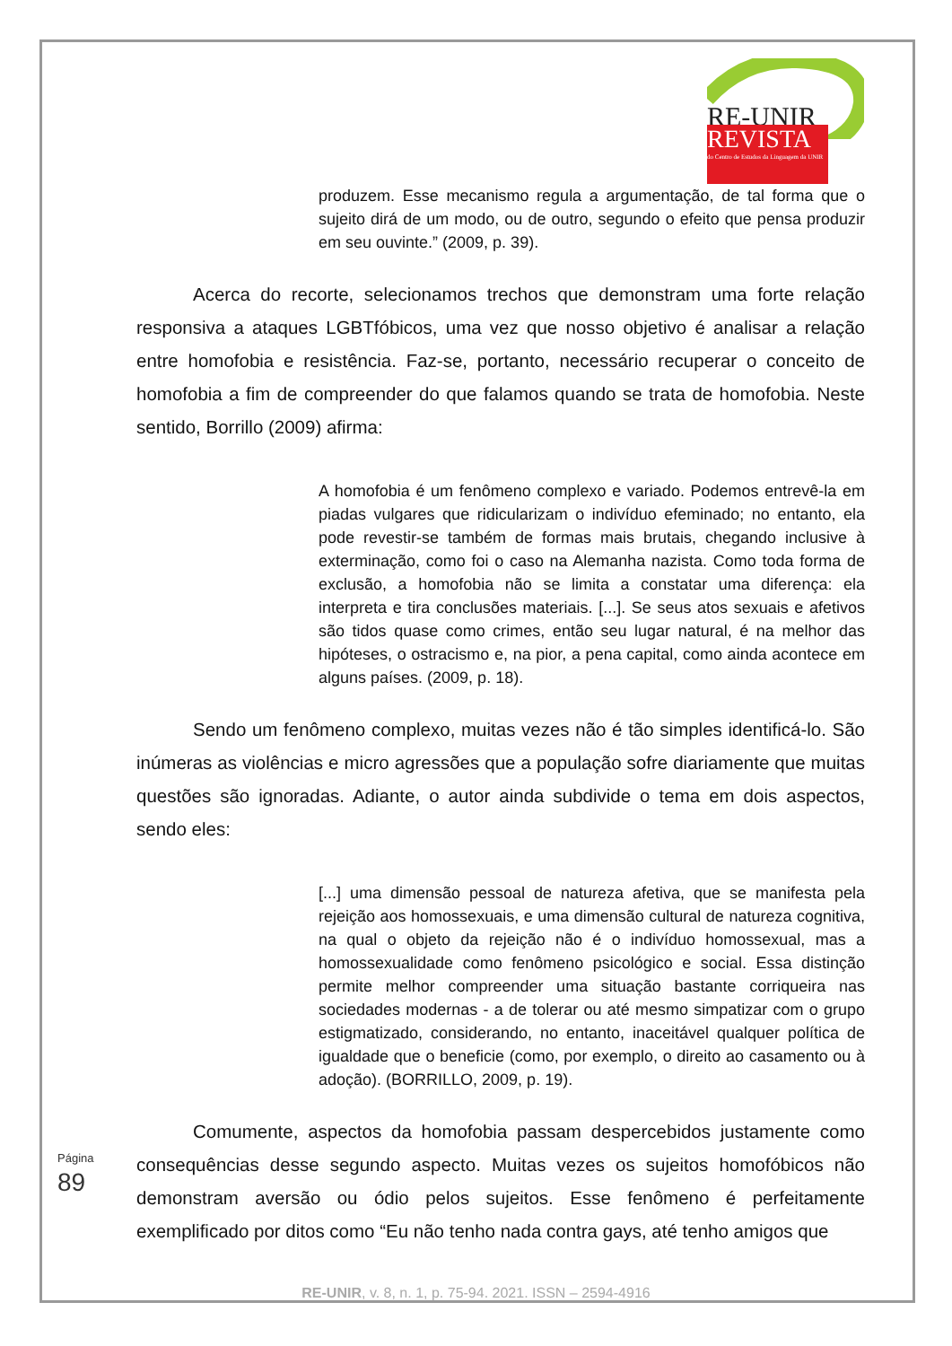RE-UNIR
REVISTA
do Centro de Estudos da Linguagem da UNIR
produzem. Esse mecanismo regula a argumentação, de tal forma que o sujeito dirá de um modo, ou de outro, segundo o efeito que pensa produzir em seu ouvinte.” (2009, p. 39).
Acerca do recorte, selecionamos trechos que demonstram uma forte relação responsiva a ataques LGBTfóbicos, uma vez que nosso objetivo é analisar a relação entre homofobia e resistência. Faz-se, portanto, necessário recuperar o conceito de homofobia a fim de compreender do que falamos quando se trata de homofobia. Neste sentido, Borrillo (2009) afirma:
A homofobia é um fenômeno complexo e variado. Podemos entrevê-la em piadas vulgares que ridicularizam o indivíduo efeminado; no entanto, ela pode revestir-se também de formas mais brutais, chegando inclusive à exterminação, como foi o caso na Alemanha nazista. Como toda forma de exclusão, a homofobia não se limita a constatar uma diferença: ela interpreta e tira conclusões materiais. [...]. Se seus atos sexuais e afetivos são tidos quase como crimes, então seu lugar natural, é na melhor das hipóteses, o ostracismo e, na pior, a pena capital, como ainda acontece em alguns países. (2009, p. 18).
Sendo um fenômeno complexo, muitas vezes não é tão simples identificá-lo. São inúmeras as violências e micro agressões que a população sofre diariamente que muitas questões são ignoradas. Adiante, o autor ainda subdivide o tema em dois aspectos, sendo eles:
[...] uma dimensão pessoal de natureza afetiva, que se manifesta pela rejeição aos homossexuais, e uma dimensão cultural de natureza cognitiva, na qual o objeto da rejeição não é o indivíduo homossexual, mas a homossexualidade como fenômeno psicológico e social. Essa distinção permite melhor compreender uma situação bastante corriqueira nas sociedades modernas - a de tolerar ou até mesmo simpatizar com o grupo estigmatizado, considerando, no entanto, inaceitável qualquer política de igualdade que o beneficie (como, por exemplo, o direito ao casamento ou à adoção). (BORRILLO, 2009, p. 19).
Comumente, aspectos da homofobia passam despercebidos justamente como consequências desse segundo aspecto. Muitas vezes os sujeitos homofóbicos não demonstram aversão ou ódio pelos sujeitos. Esse fenômeno é perfeitamente exemplificado por ditos como “Eu não tenho nada contra gays, até tenho amigos que
Página 89
RE-UNIR, v. 8, n. 1, p. 75-94. 2021. ISSN – 2594-4916